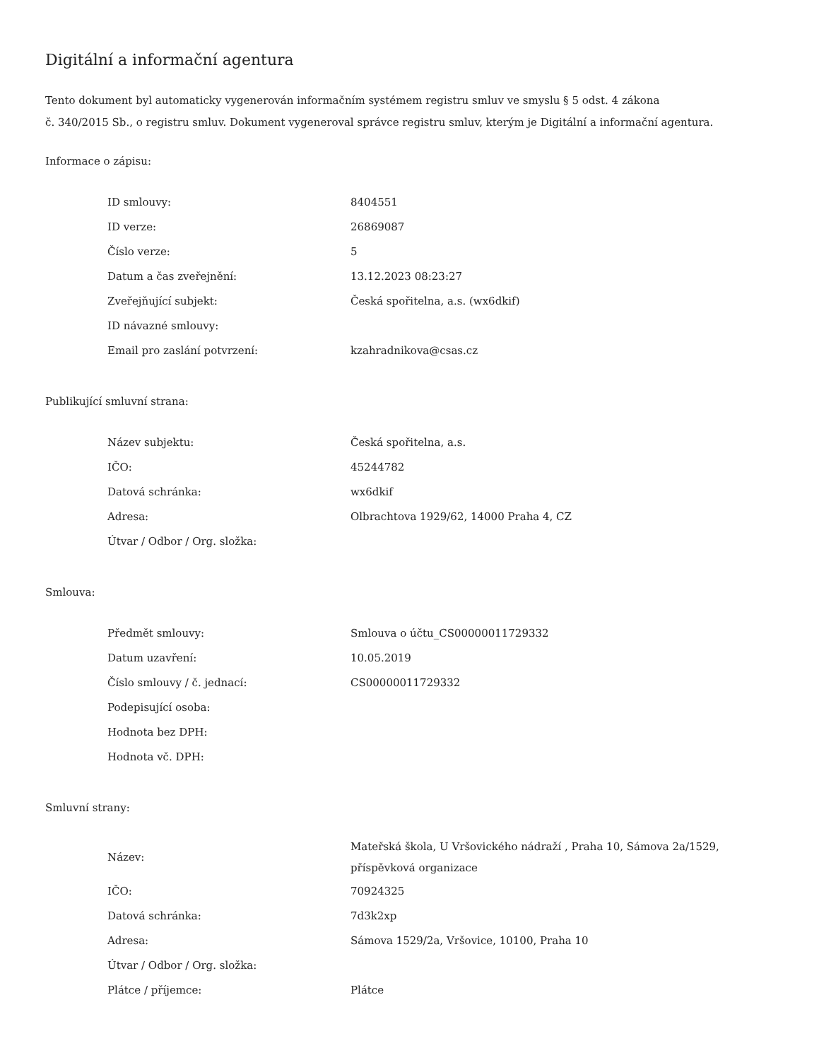Digitální a informační agentura
Tento dokument byl automaticky vygenerován informačním systémem registru smluv ve smyslu § 5 odst. 4 zákona
č. 340/2015 Sb., o registru smluv. Dokument vygeneroval správce registru smluv, kterým je Digitální a informační agentura.
Informace o zápisu:
| ID smlouvy: | 8404551 |
| ID verze: | 26869087 |
| Číslo verze: | 5 |
| Datum a čas zveřejnění: | 13.12.2023 08:23:27 |
| Zveřejňující subjekt: | Česká spořitelna, a.s. (wx6dkif) |
| ID návazné smlouvy: | |
| Email pro zaslání potvrzení: | kzahradnikova@csas.cz |
Publikující smluvní strana:
| Název subjektu: | Česká spořitelna, a.s. |
| IČO: | 45244782 |
| Datová schránka: | wx6dkif |
| Adresa: | Olbrachtova 1929/62, 14000 Praha 4, CZ |
| Útvar / Odbor / Org. složka: | |
Smlouva:
| Předmět smlouvy: | Smlouva o účtu_CS00000011729332 |
| Datum uzavření: | 10.05.2019 |
| Číslo smlouvy / č. jednací: | CS00000011729332 |
| Podepisující osoba: | |
| Hodnota bez DPH: | |
| Hodnota vč. DPH: | |
Smluvní strany:
| Název: | Mateřská škola, U Vršovického nádraží , Praha 10, Sámova 2a/1529, příspěvková organizace |
| IČO: | 70924325 |
| Datová schránka: | 7d3k2xp |
| Adresa: | Sámova 1529/2a, Vršovice, 10100, Praha 10 |
| Útvar / Odbor / Org. složka: | |
| Plátce / příjemce: | Plátce |